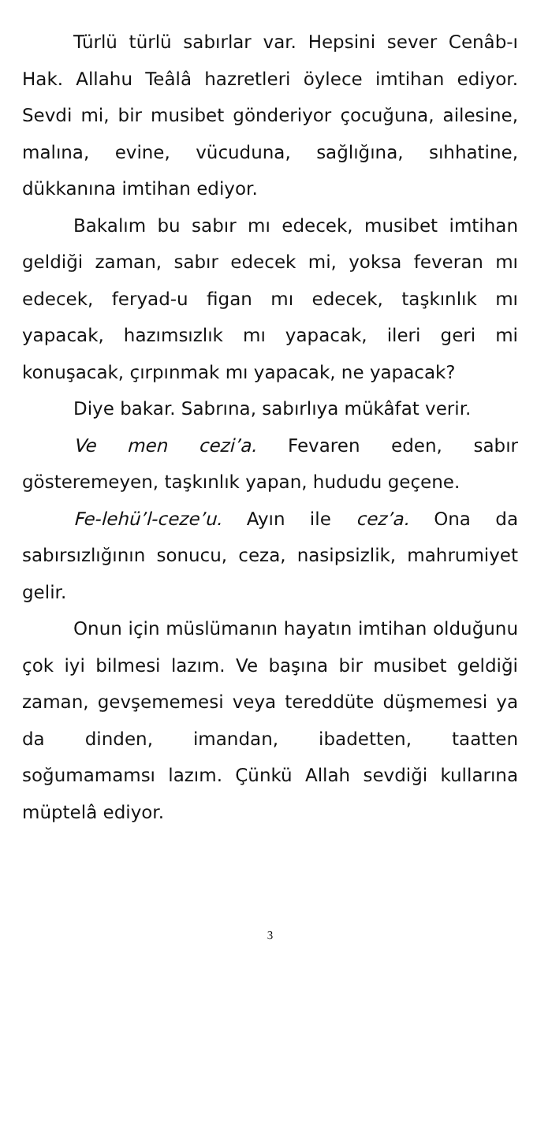Türlü türlü sabırlar var. Hepsini sever Cenâb-ı Hak. Allahu Teâlâ hazretleri öylece imtihan ediyor. Sevdi mi, bir musibet gönderiyor çocuğuna, ailesine, malına, evine, vücuduna, sağlığına, sıhhatine, dükkanına imtihan ediyor.
Bakalım bu sabır mı edecek, musibet imtihan geldiği zaman, sabır edecek mi, yoksa feveran mı edecek, feryad-u figan mı edecek, taşkınlık mı yapacak, hazımsızlık mı yapacak, ileri geri mi konuşacak, çırpınmak mı yapacak, ne yapacak?
Diye bakar. Sabrına, sabırlıya mükâfat verir.
Ve men cezi’a. Fevaren eden, sabır gösteremeyen, taşkınlık yapan, hududu geçene.
Fe-lehü’l-ceze’u. Ayın ile cez’a. Ona da sabırsızlığının sonucu, ceza, nasipsizlik, mahrumiyet gelir.
Onun için müslümanın hayatın imtihan olduğunu çok iyi bilmesi lazım. Ve başına bir musibet geldiği zaman, gevşememesi veya tereddüte düşmemesi ya da dinden, imandan, ibadetten, taatten soğumamamsı lazım. Çünkü Allah sevdiği kullarına müptelâ ediyor.
3